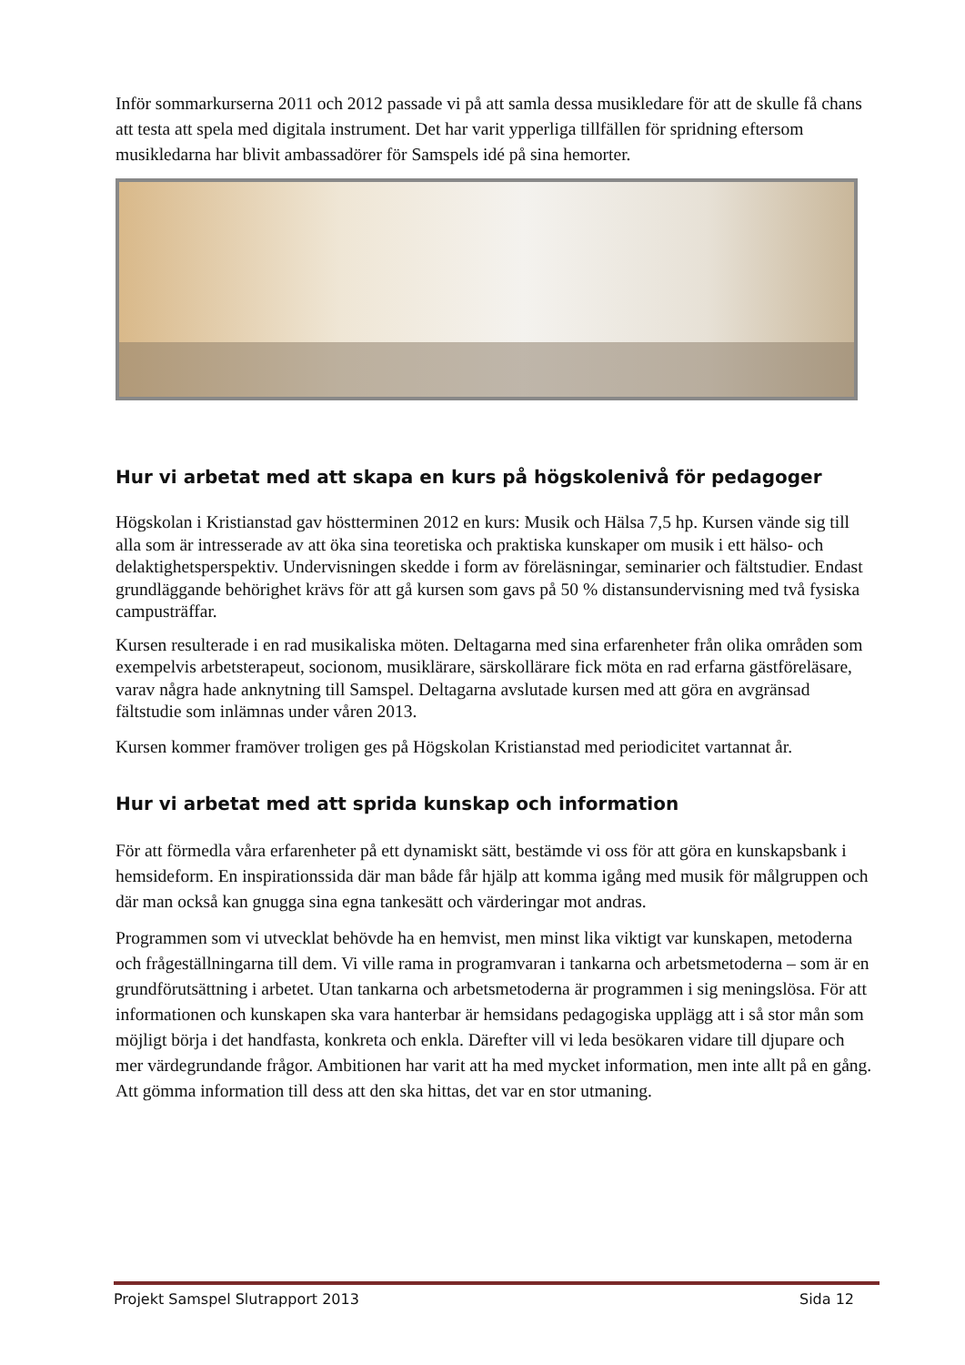Inför sommarkurserna 2011 och 2012 passade vi på att samla dessa musikledare för att de skulle få chans att testa att spela med digitala instrument. Det har varit ypperliga tillfällen för spridning eftersom musikledarna har blivit ambassadörer för Samspels idé på sina hemorter.
Hur vi arbetat med att skapa en kurs på högskolenivå för pedagoger
Högskolan i Kristianstad gav höstterminen 2012 en kurs: Musik och Hälsa 7,5 hp. Kursen vände sig till alla som är intresserade av att öka sina teoretiska och praktiska kunskaper om musik i ett hälso- och delaktighetsperspektiv. Undervisningen skedde i form av föreläsningar, seminarier och fältstudier. Endast grundläggande behörighet krävs för att gå kursen som gavs på 50 % distansundervisning med två fysiska campusträffar.
Kursen resulterade i en rad musikaliska möten. Deltagarna med sina erfarenheter från olika områden som exempelvis arbetsterapeut, socionom, musiklärare, särskollärare fick möta en rad erfarna gästföreläsare, varav några hade anknytning till Samspel. Deltagarna avslutade kursen med att göra en avgränsad fältstudie som inlämnas under våren 2013.
Kursen kommer framöver troligen ges på Högskolan Kristianstad med periodicitet vartannat år.
Hur vi arbetat med att sprida kunskap och information
För att förmedla våra erfarenheter på ett dynamiskt sätt, bestämde vi oss för att göra en kunskapsbank i hemsideform. En inspirationssida där man både får hjälp att komma igång med musik för målgruppen och där man också kan gnugga sina egna tankesätt och värderingar mot andras.
Programmen som vi utvecklat behövde ha en hemvist, men minst lika viktigt var kunskapen, metoderna och frågeställningarna till dem. Vi ville rama in programvaran i tankarna och arbetsmetoderna – som är en grundförutsättning i arbetet. Utan tankarna och arbetsmetoderna är programmen i sig meningslösa. För att informationen och kunskapen ska vara hanterbar är hemsidans pedagogiska upplägg att i så stor mån som möjligt börja i det handfasta, konkreta och enkla. Därefter vill vi leda besökaren vidare till djupare och mer värdegrundande frågor. Ambitionen har varit att ha med mycket information, men inte allt på en gång. Att gömma information till dess att den ska hittas, det var en stor utmaning.
Projekt Samspel Slutrapport 2013 Sida 12